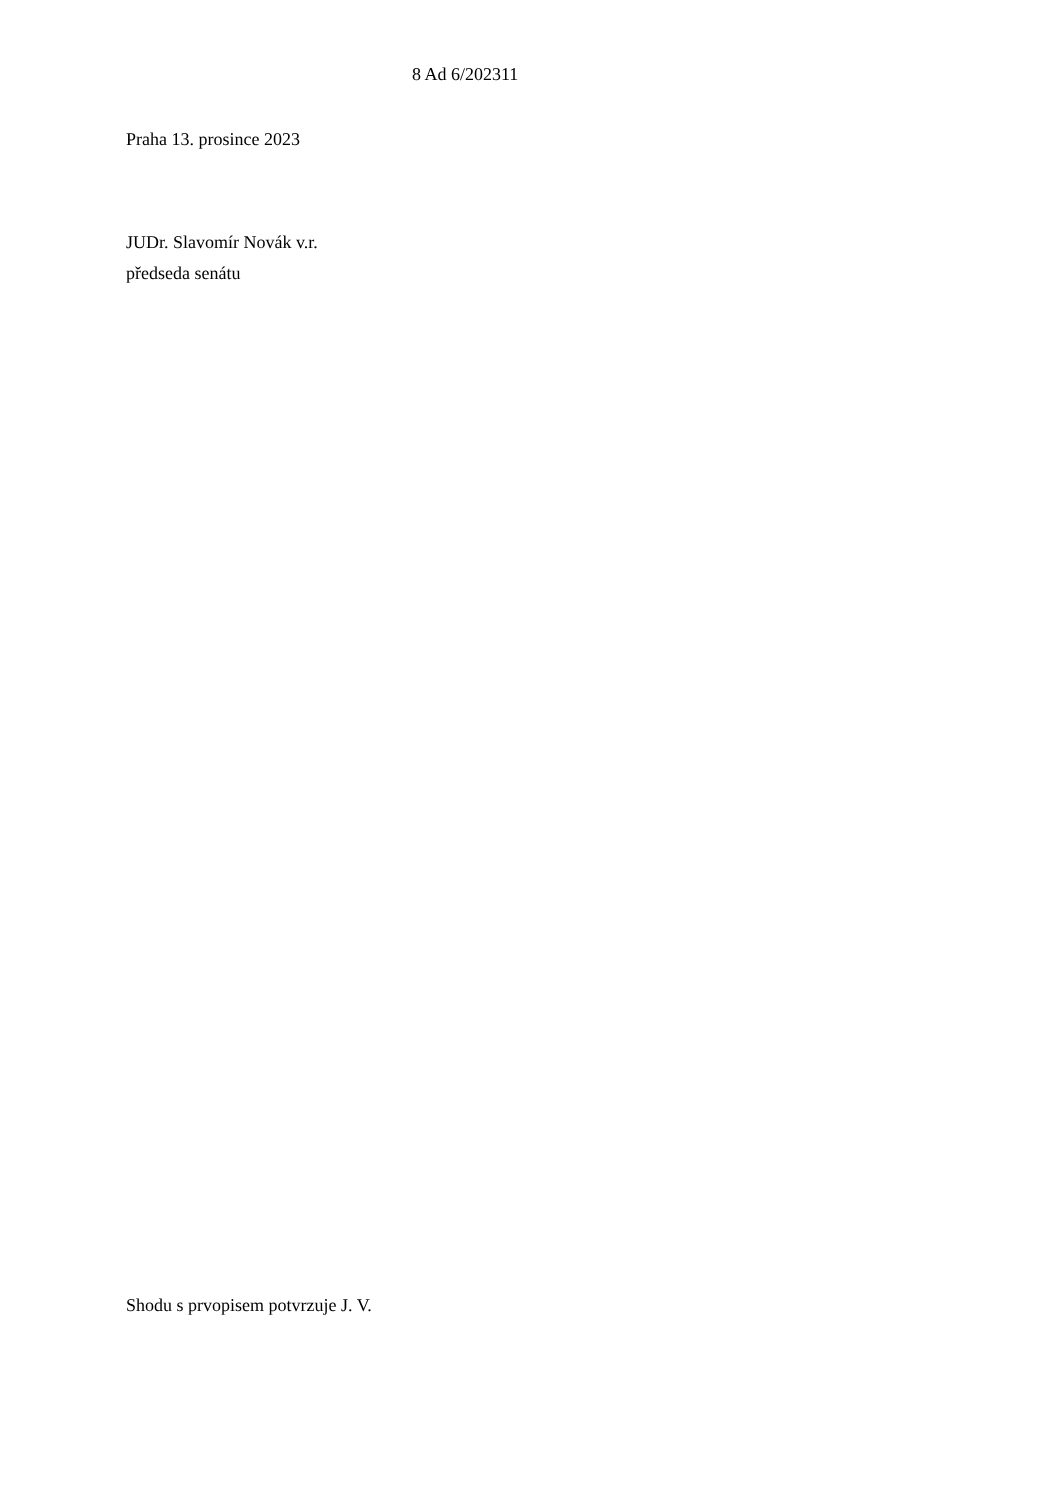8 Ad 6/202311
Praha 13. prosince 2023
JUDr. Slavomír Novák v.r.
předseda senátu
Shodu s prvopisem potvrzuje J. V.